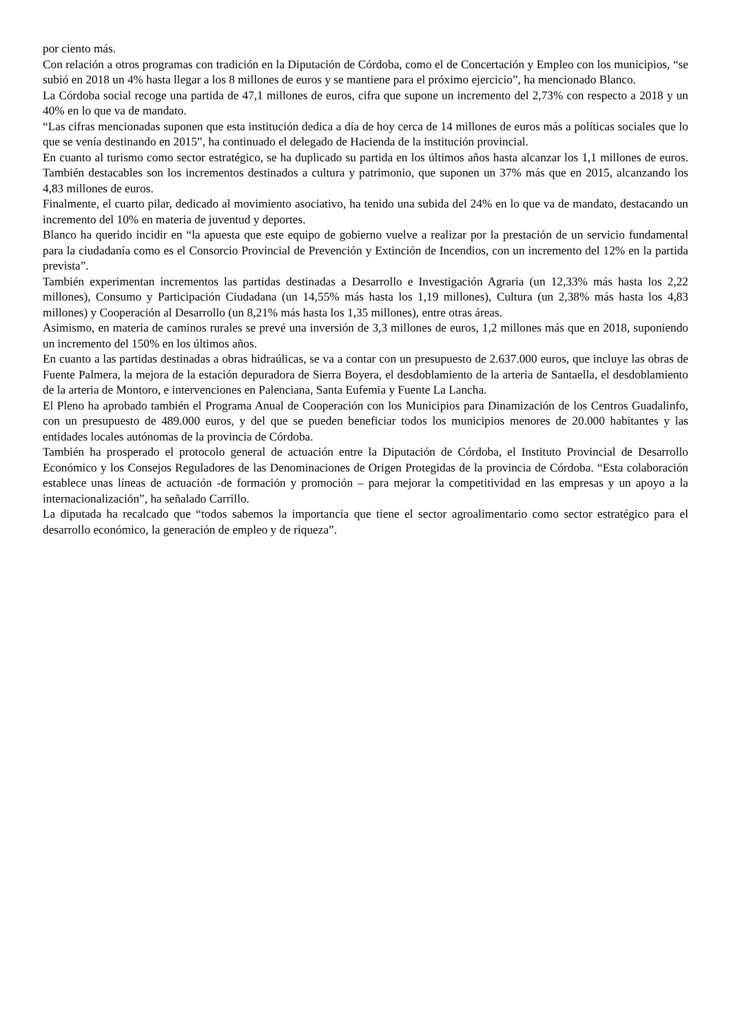por ciento más.
Con relación a otros programas con tradición en la Diputación de Córdoba, como el de Concertación y Empleo con los municipios, “se subió en 2018 un 4% hasta llegar a los 8 millones de euros y se mantiene para el próximo ejercicio”, ha mencionado Blanco.
La Córdoba social recoge una partida de 47,1 millones de euros, cifra que supone un incremento del 2,73% con respecto a 2018 y un 40% en lo que va de mandato.
“Las cifras mencionadas suponen que esta institución dedica a día de hoy cerca de 14 millones de euros más a políticas sociales que lo que se venía destinando en 2015”, ha continuado el delegado de Hacienda de la institución provincial.
En cuanto al turismo como sector estratégico, se ha duplicado su partida en los últimos años hasta alcanzar los 1,1 millones de euros. También destacables son los incrementos destinados a cultura y patrimonio, que suponen un 37% más que en 2015, alcanzando los 4,83 millones de euros.
Finalmente, el cuarto pilar, dedicado al movimiento asociativo, ha tenido una subida del 24% en lo que va de mandato, destacando un incremento del 10% en materia de juventud y deportes.
Blanco ha querido incidir en “la apuesta que este equipo de gobierno vuelve a realizar por la prestación de un servicio fundamental para la ciudadanía como es el Consorcio Provincial de Prevención y Extinción de Incendios, con un incremento del 12% en la partida prevista”.
También experimentan incrementos las partidas destinadas a Desarrollo e Investigación Agraria (un 12,33% más hasta los 2,22 millones), Consumo y Participación Ciudadana (un 14,55% más hasta los 1,19 millones), Cultura (un 2,38% más hasta los 4,83 millones) y Cooperación al Desarrollo (un 8,21% más hasta los 1,35 millones), entre otras áreas.
Asimismo, en materia de caminos rurales se prevé una inversión de 3,3 millones de euros, 1,2 millones más que en 2018, suponiendo un incremento del 150% en los últimos años.
En cuanto a las partidas destinadas a obras hidraúlicas, se va a contar con un presupuesto de 2.637.000 euros, que incluye las obras de Fuente Palmera, la mejora de la estación depuradora de Sierra Boyera, el desdoblamiento de la arteria de Santaella, el desdoblamiento de la arteria de Montoro, e intervenciones en Palenciana, Santa Eufemia y Fuente La Lancha.
El Pleno ha aprobado también el Programa Anual de Cooperación con los Municipios para Dinamización de los Centros Guadalinfo, con un presupuesto de 489.000 euros, y del que se pueden beneficiar todos los municipios menores de 20.000 habitantes y las entidades locales autónomas de la provincia de Córdoba.
También ha prosperado el protocolo general de actuación entre la Diputación de Córdoba, el Instituto Provincial de Desarrollo Económico y los Consejos Reguladores de las Denominaciones de Origen Protegidas de la provincia de Córdoba. “Esta colaboración establece unas líneas de actuación -de formación y promoción – para mejorar la competitividad en las empresas y un apoyo a la internacionalización”, ha señalado Carrillo.
La diputada ha recalcado que “todos sabemos la importancia que tiene el sector agroalimentario como sector estratégico para el desarrollo económico, la generación de empleo y de riqueza”.